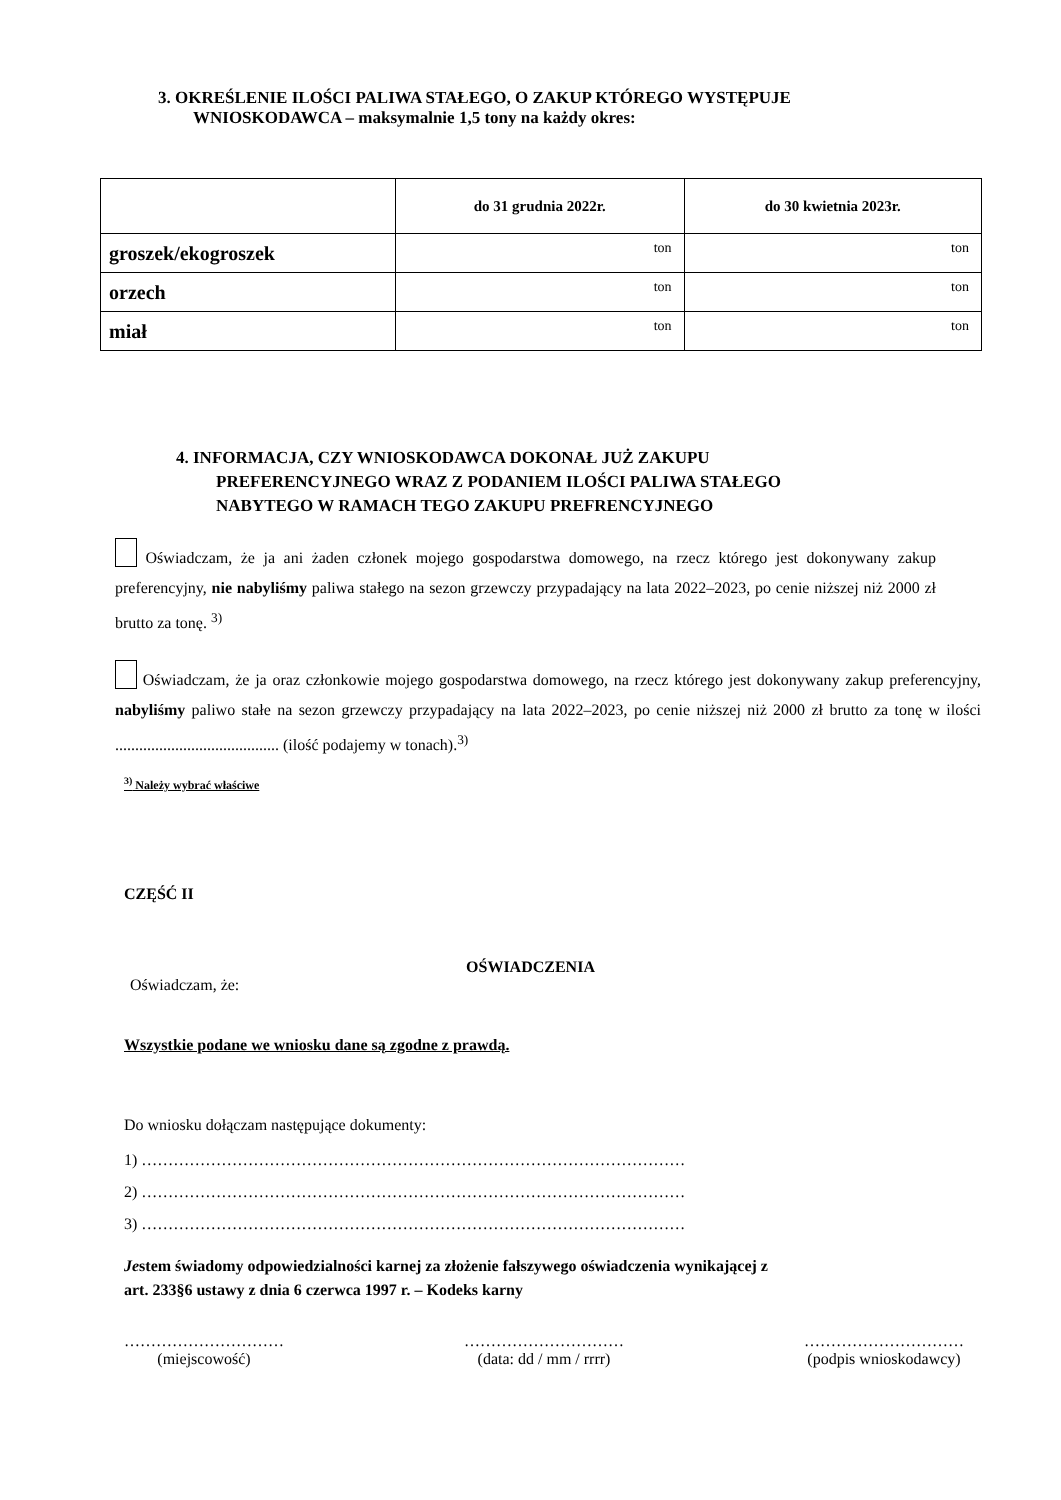3. OKREŚLENIE ILOŚCI PALIWA STAŁEGO, O ZAKUP KTÓREGO WYSTĘPUJE
WNIOSKODAWCA – maksymalnie 1,5 tony na każdy okres:
| | do 31 grudnia 2022r. | do 30 kwietnia 2023r. |
| --- | --- | --- |
| groszek/ekogroszek | ton | ton |
| orzech | ton | ton |
| miał | ton | ton |
4. INFORMACJA, CZY WNIOSKODAWCA DOKONAŁ JUŻ ZAKUPU
PREFERENCYJNEGO WRAZ Z PODANIEM ILOŚCI PALIWA STAŁEGO
NABYTEGO W RAMACH TEGO ZAKUPU PREFRENCYJNEGO
Oświadczam, że ja ani żaden członek mojego gospodarstwa domowego, na rzecz którego jest dokonywany zakup preferencyjny, nie nabyliśmy paliwa stałego na sezon grzewczy przypadający na lata 2022–2023, po cenie niższej niż 2000 zł brutto za tonę. <sup>3)</sup>
Oświadczam, że ja oraz członkowie mojego gospodarstwa domowego, na rzecz którego jest dokonywany zakup preferencyjny, nabyliśmy paliwo stałe na sezon grzewczy przypadający na lata 2022–2023, po cenie niższej niż 2000 zł brutto za tonę w ilości ......................................... (ilość podajemy w tonach).<sup>3)</sup>
<sup>3)</sup> Należy wybrać właściwe
CZĘŚĆ II
OŚWIADCZENIA
Oświadczam, że:
Wszystkie podane we wniosku dane są zgodne z prawdą.
Do wniosku dołączam następujące dokumenty:
1) …………………………………………………………………………………………
2) …………………………………………………………………………………………
3) …………………………………………………………………………………………
Jestem świadomy odpowiedzialności karnej za złożenie fałszywego oświadczenia wynikającej z
art. 233§6 ustawy z dnia 6 czerwca 1997 r. – Kodeks karny
…………………………
(miejscowość)
…………………………
(data: dd / mm / rrrr)
…………………………
(podpis wnioskodawcy)